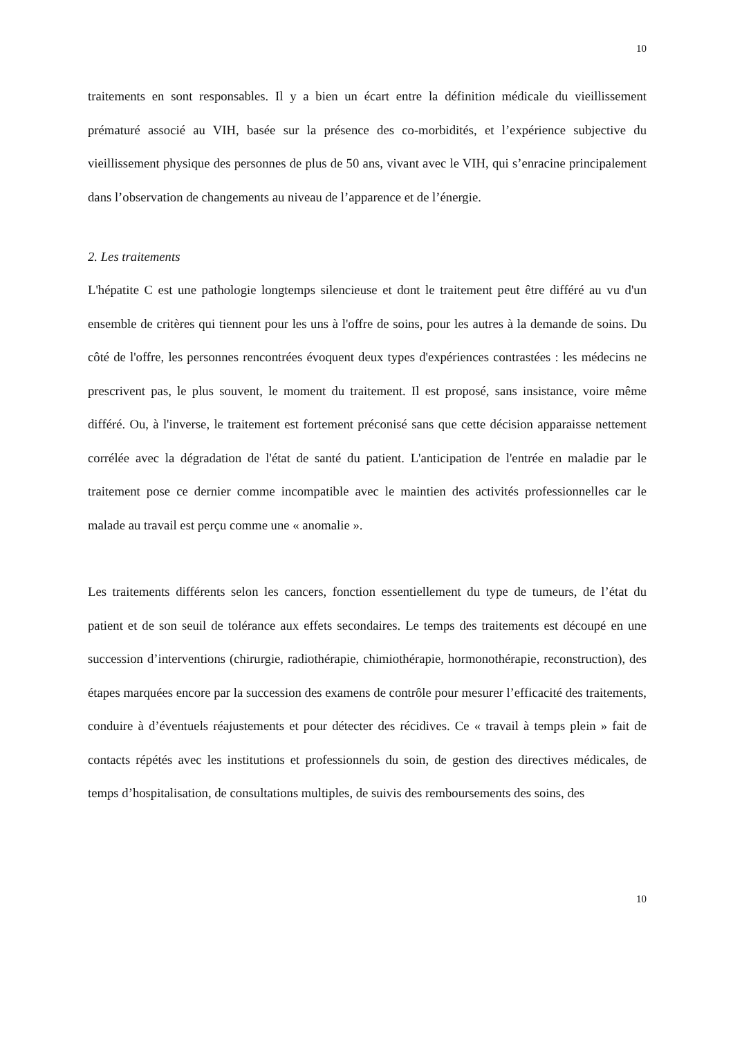10
traitements en sont responsables. Il y a bien un écart entre la définition médicale du vieillissement prématuré associé au VIH, basée sur la présence des co-morbidités, et l’expérience subjective du vieillissement physique des personnes de plus de 50 ans, vivant avec le VIH, qui s’enracine principalement dans l’observation de changements au niveau de l’apparence et de l’énergie.
2. Les traitements
L'hépatite C est une pathologie longtemps silencieuse et dont le traitement peut être différé au vu d'un ensemble de critères qui tiennent pour les uns à l'offre de soins, pour les autres à la demande de soins. Du côté de l'offre, les personnes rencontrées évoquent deux types d'expériences contrastées : les médecins ne prescrivent pas, le plus souvent, le moment du traitement. Il est proposé, sans insistance, voire même différé. Ou, à l'inverse, le traitement est fortement préconisé sans que cette décision apparaisse nettement corrélée avec la dégradation de l'état de santé du patient. L'anticipation de l'entrée en maladie par le traitement pose ce dernier comme incompatible avec le maintien des activités professionnelles car le malade au travail est perçu comme une « anomalie ».
Les traitements différents selon les cancers, fonction essentiellement du type de tumeurs, de l’état du patient et de son seuil de tolérance aux effets secondaires. Le temps des traitements est découpé en une succession d’interventions (chirurgie, radiothérapie, chimiothérapie, hormonothérapie, reconstruction), des étapes marquées encore par la succession des examens de contrôle pour mesurer l’efficacité des traitements, conduire à d’éventuels réajustements et pour détecter des récidives. Ce « travail à temps plein » fait de contacts répétés avec les institutions et professionnels du soin, de gestion des directives médicales, de temps d’hospitalisation, de consultations multiples, de suivis des remboursements des soins, des
10